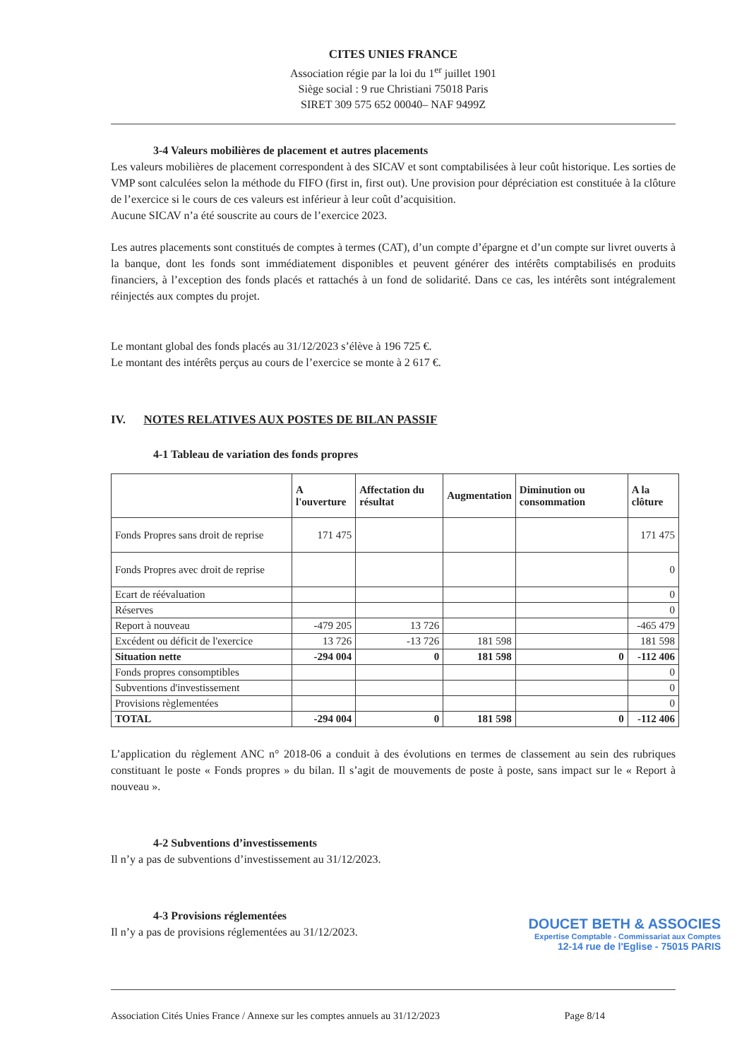CITES UNIES FRANCE
Association régie par la loi du 1<sup>er</sup> juillet 1901
Siège social : 9 rue Christiani 75018 Paris
SIRET 309 575 652 00040– NAF 9499Z
3-4 Valeurs mobilières de placement et autres placements
Les valeurs mobilières de placement correspondent à des SICAV et sont comptabilisées à leur coût historique. Les sorties de VMP sont calculées selon la méthode du FIFO (first in, first out). Une provision pour dépréciation est constituée à la clôture de l’exercice si le cours de ces valeurs est inférieur à leur coût d’acquisition.
Aucune SICAV n’a été souscrite au cours de l’exercice 2023.
Les autres placements sont constitués de comptes à termes (CAT), d’un compte d’épargne et d’un compte sur livret ouverts à la banque, dont les fonds sont immédiatement disponibles et peuvent générer des intérêts comptabilisés en produits financiers, à l’exception des fonds placés et rattachés à un fond de solidarité. Dans ce cas, les intérêts sont intégralement réinjectés aux comptes du projet.
Le montant global des fonds placés au 31/12/2023 s’élève à 196 725 €.
Le montant des intérêts perçus au cours de l’exercice se monte à 2 617 €.
IV. NOTES RELATIVES AUX POSTES DE BILAN PASSIF
4-1 Tableau de variation des fonds propres
| | A l'ouverture | Affectation du résultat | Augmentation | Diminution ou consommation | A la clôture |
| --- | --- | --- | --- | --- | --- |
| Fonds Propres sans droit de reprise | 171 475 | | | | 171 475 |
| Fonds Propres avec droit de reprise | | | | | 0 |
| Ecart de réévaluation | | | | | 0 |
| Réserves | | | | | 0 |
| Report à nouveau | -479 205 | 13 726 | | | -465 479 |
| Excédent ou déficit de l'exercice | 13 726 | -13 726 | 181 598 | | 181 598 |
| Situation nette | -294 004 | 0 | 181 598 | 0 | -112 406 |
| Fonds propres consomptibles | | | | | 0 |
| Subventions d'investissement | | | | | 0 |
| Provisions règlementées | | | | | 0 |
| TOTAL | -294 004 | 0 | 181 598 | 0 | -112 406 |
L’application du règlement ANC n° 2018-06 a conduit à des évolutions en termes de classement au sein des rubriques constituant le poste « Fonds propres » du bilan. Il s’agit de mouvements de poste à poste, sans impact sur le « Report à nouveau ».
4-2 Subventions d’investissements
Il n’y a pas de subventions d’investissement au 31/12/2023.
4-3 Provisions réglementées
Il n’y a pas de provisions réglementées au 31/12/2023.
Association Cités Unies France / Annexe sur les comptes annuels au 31/12/2023 Page 8/14
DOUCET BETH & ASSOCIES
Expertise Comptable - Commissariat aux Comptes
12-14 rue de l'Eglise - 75015 PARIS